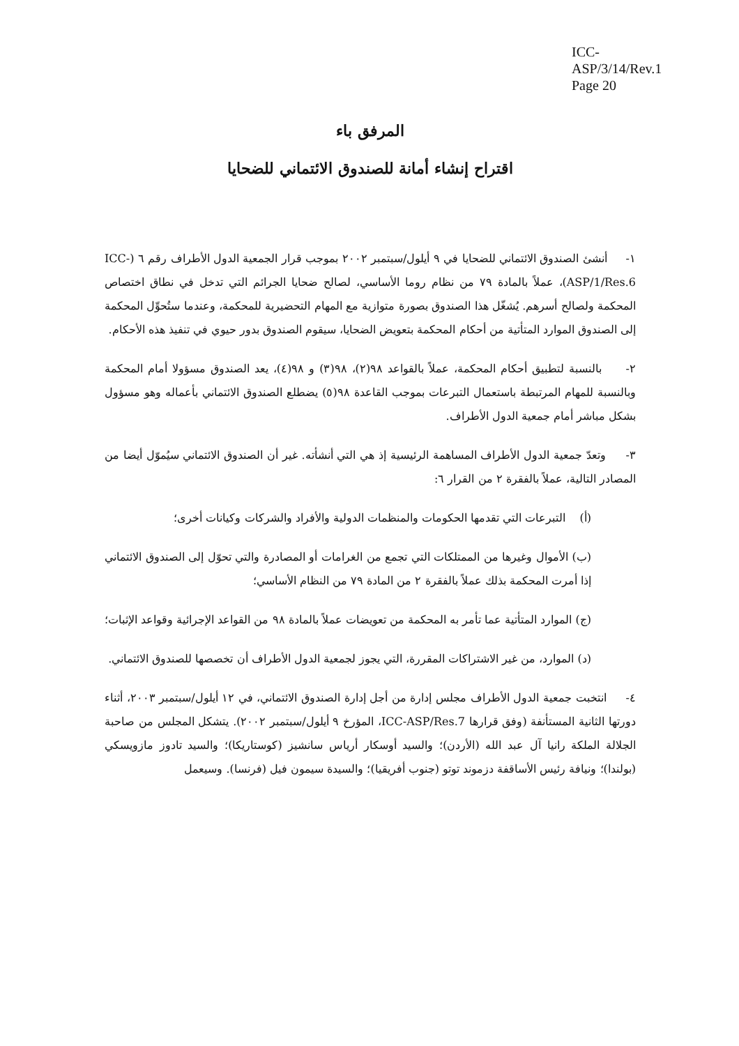ICC-ASP/3/14/Rev.1
Page 20
المرفق باء
اقتراح إنشاء أمانة للصندوق الائتماني للضحايا
١- أنشئ الصندوق الائتماني للضحايا في ٩ أيلول/سبتمبر ٢٠٠٢ بموجب قرار الجمعية الدول الأطراف رقم ٦ (ICC-ASP/1/Res.6)، عملاً بالمادة ٧٩ من نظام روما الأساسي، لصالح ضحايا الجرائم التي تدخل في نطاق اختصاص المحكمة ولصالح أسرهم. يُشغّل هذا الصندوق بصورة متوازية مع المهام التحضيرية للمحكمة، وعندما ستُحوِّل المحكمة إلى الصندوق الموارد المتأتية من أحكام المحكمة بتعويض الضحايا، سيقوم الصندوق بدور حيوي في تنفيذ هذه الأحكام.
٢- بالنسبة لتطبيق أحكام المحكمة، عملاً بالقواعد ٩٨(٢)، ٩٨(٣) و ٩٨(٤)، يعد الصندوق مسؤولا أمام المحكمة وبالنسبة للمهام المرتبطة باستعمال التبرعات بموجب القاعدة ٩٨(٥) يضطلع الصندوق الائتماني بأعماله وهو مسؤول بشكل مباشر أمام جمعية الدول الأطراف.
٣- وتعدّ جمعية الدول الأطراف المساهمة الرئيسية إذ هي التي أنشأته. غير أن الصندوق الائتماني سيُموّل أيضا من المصادر التالية، عملاً بالفقرة ٢ من القرار ٦:
(أ) التبرعات التي تقدمها الحكومات والمنظمات الدولية والأفراد والشركات وكيانات أخرى؛
(ب) الأموال وغيرها من الممتلكات التي تجمع من الغرامات أو المصادرة والتي تحوّل إلى الصندوق الائتماني إذا أمرت المحكمة بذلك عملاً بالفقرة ٢ من المادة ٧٩ من النظام الأساسي؛
(ج) الموارد المتأتية عما تأمر به المحكمة من تعويضات عملاً بالمادة ٩٨ من القواعد الإجرائية وقواعد الإثبات؛
(د) الموارد، من غير الاشتراكات المقررة، التي يجوز لجمعية الدول الأطراف أن تخصصها للصندوق الائتماني.
٤- انتخبت جمعية الدول الأطراف مجلس إدارة من أجل إدارة الصندوق الائتماني، في ١٢ أيلول/سبتمبر ٢٠٠٣، أثناء دورتها الثانية المستأنفة (وفق قرارها ICC-ASP/Res.7، المؤرخ ٩ أيلول/سبتمبر ٢٠٠٢). يتشكل المجلس من صاحبة الجلالة الملكة رانيا آل عبد الله (الأردن)؛ والسيد أوسكار أرياس سانشيز (كوستاريكا)؛ والسيد تادوز مازويسكي (بولندا)؛ ونيافة رئيس الأساقفة دزموند توتو (جنوب أفريقيا)؛ والسيدة سيمون فيل (فرنسا). وسيعمل